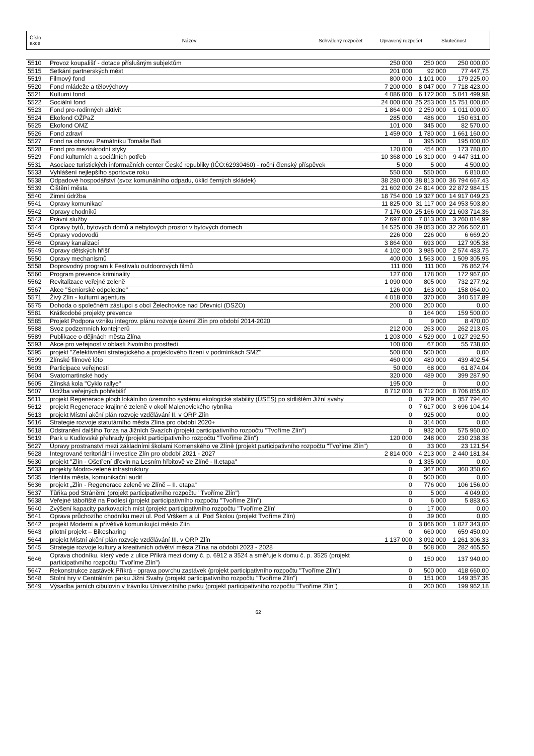| Číslo akce | Název | Schválený rozpočet | Upravený rozpočet | Skutečnost |
| 5510 | Provoz koupališť - dotace příslušným subjektům | 250 000 | 250 000 | 250 000,00 |
| 5515 | Setkání partnerských měst | 201 000 | 92 000 | 77 447,75 |
| 5519 | Filmový fond | 800 000 | 1 101 000 | 179 225,00 |
| 5520 | Fond mládeže a tělovýchovy | 7 200 000 | 8 047 000 | 7 718 423,00 |
| 5521 | Kulturní fond | 4 086 000 | 6 172 000 | 5 041 499,98 |
| 5522 | Sociální fond | 24 000 000 | 25 253 000 | 15 751 000,00 |
| 5523 | Fond pro-rodinných aktivit | 1 864 000 | 2 250 000 | 1 011 000,00 |
| 5524 | Ekofond OŽPaZ | 285 000 | 486 000 | 150 631,00 |
| 5525 | Ekofond OMZ | 101 000 | 345 000 | 82 570,00 |
| 5526 | Fond zdraví | 1 459 000 | 1 780 000 | 1 661 160,00 |
| 5527 | Fond na obnovu Památníku Tomáše Bati | 0 | 395 000 | 195 000,00 |
| 5528 | Fond pro mezinárodní styky | 120 000 | 454 000 | 173 780,00 |
| 5529 | Fond kulturních a sociálních potřeb | 10 368 000 | 16 310 000 | 9 447 311,00 |
| 5531 | Asociace turistických informačních center České republiky (IČO:62930460) - roční členský příspěvek | 5 000 | 5 000 | 4 500,00 |
| 5533 | Vyhlášení nejlepšího sportovce roku | 550 000 | 550 000 | 6 810,00 |
| 5538 | Odpadové hospodářství (svoz komunálního odpadu, úklid černých skládek) | 38 280 000 | 38 813 000 | 36 794 667,43 |
| 5539 | Čištění města | 21 602 000 | 24 814 000 | 22 872 984,15 |
| 5540 | Zimní údržba | 18 754 000 | 19 327 000 | 14 917 049,23 |
| 5541 | Opravy komunikací | 11 825 000 | 31 117 000 | 24 953 503,80 |
| 5542 | Opravy chodníků | 7 176 000 | 25 166 000 | 21 603 714,36 |
| 5543 | Právní služby | 2 697 000 | 7 013 000 | 3 260 014,99 |
| 5544 | Opravy bytů, bytových domů a nebytových prostor v bytových domech | 14 525 000 | 39 053 000 | 32 266 502,01 |
| 5545 | Opravy vodovodů | 226 000 | 226 000 | 6 669,20 |
| 5546 | Opravy kanalizací | 3 864 000 | 693 000 | 127 905,38 |
| 5549 | Opravy dětských hřišť | 4 102 000 | 3 985 000 | 2 574 483,75 |
| 5550 | Opravy mechanismů | 400 000 | 1 563 000 | 1 509 305,95 |
| 5558 | Doprovodný program k Festivalu outdoorových filmů | 111 000 | 111 000 | 76 862,74 |
| 5560 | Program prevence kriminality | 127 000 | 178 000 | 172 967,00 |
| 5562 | Revitalizace veřejné zeleně | 1 090 000 | 805 000 | 732 277,92 |
| 5567 | Akce "Seniorské odpoledne" | 126 000 | 163 000 | 158 064,00 |
| 5571 | Živý Zlín - kulturní agentura | 4 018 000 | 370 000 | 340 517,89 |
| 5575 | Dohoda o společném zástupci s obcí Želechovice nad Dřevnicí (DSZO) | 200 000 | 200 000 | 0,00 |
| 5581 | Krátkodobé projekty prevence | 0 | 164 000 | 159 500,00 |
| 5585 | Projekt Podpora vzniku integrov. plánu rozvoje území Zlín pro období 2014-2020 | 0 | 9 000 | 8 470,00 |
| 5588 | Svoz podzemních kontejnerů | 212 000 | 263 000 | 262 213,05 |
| 5589 | Publikace o dějinách města Zlína | 1 203 000 | 4 529 000 | 1 027 292,50 |
| 5593 | Akce pro veřejnost v oblasti životního prostředí | 100 000 | 67 000 | 55 738,00 |
| 5595 | projekt "Zefektivnění strategického a projektového řízení v podmínkách SMZ" | 500 000 | 500 000 | 0,00 |
| 5599 | Zlínské filmové léto | 460 000 | 480 000 | 439 402,54 |
| 5603 | Participace veřejnosti | 50 000 | 68 000 | 61 874,04 |
| 5604 | Svatomartinské hody | 320 000 | 489 000 | 399 287,90 |
| 5605 | Zlínská kola "Cyklo rallye" | 195 000 | 0 | 0,00 |
| 5607 | Údržba veřejných pohřebišť | 8 712 000 | 8 712 000 | 8 706 855,00 |
| 5611 | projekt Regenerace ploch lokálního územního systému ekologické stability (ÚSES) po sídlištěm Jižní svahy | 0 | 379 000 | 357 794,40 |
| 5612 | projekt Regenerace krajinné zeleně v okolí Malenovického rybníka | 0 | 7 617 000 | 3 696 104,14 |
| 5613 | projekt Místní akční plán rozvoje vzdělávání II. v ORP Zlín | 0 | 925 000 | 0,00 |
| 5616 | Strategie rozvoje statutárního města Zlína pro období 2020+ | 0 | 314 000 | 0,00 |
| 5618 | Odstranění dalšího Torza na Jižních Svazích (projekt participativního rozpočtu "Tvoříme Zlín") | 0 | 932 000 | 575 960,00 |
| 5619 | Park u Kudlovské přehrady (projekt participativního rozpočtu "Tvoříme Zlín") | 120 000 | 248 000 | 230 238,38 |
| 5627 | Úpravy prostranství mezi základními školami Komenského ve Zlíně (projekt participativního rozpočtu "Tvoříme Zlín") | 0 | 33 000 | 23 121,54 |
| 5628 | Integrované teritoriální investice Zlín pro období 2021 - 2027 | 2 814 000 | 4 213 000 | 2 440 181,34 |
| 5630 | projekt "Zlín - Ošetření dřevin na Lesním hřbitově ve Zlíně - II.etapa" | 0 | 1 335 000 | 0,00 |
| 5633 | projekty Modro-zelené infrastruktury | 0 | 367 000 | 360 350,60 |
| 5635 | Identita města, komunikační audit | 0 | 500 000 | 0,00 |
| 5636 | projekt „Zlín - Regenerace zeleně ve Zlíně – II. etapa“ | 0 | 776 000 | 106 156,00 |
| 5637 | Tůňka pod Stráněmi (projekt participativního rozpočtu "Tvoříme Zlín") | 0 | 5 000 | 4 049,00 |
| 5638 | Veřejné tábořiště na Podlesí (projekt participativního rozpočtu "Tvoříme Zlín") | 0 | 6 000 | 5 883,63 |
| 5640 | Zvýšení kapacity parkovacích míst (projekt participativního rozpočtu "Tvoříme Zlín' | 0 | 17 000 | 0,00 |
| 5641 | Oprava průchozího chodníku mezi ul. Pod Vrškem a ul. Pod Školou (projekt Tvoříme Zlín) | 0 | 39 000 | 0,00 |
| 5642 | projekt Moderní a přívětivě komunikující město Zlín | 0 | 3 866 000 | 1 827 343,00 |
| 5643 | pilotní projekt – Bikesharing | 0 | 660 000 | 659 450,00 |
| 5644 | projekt Místní akční plán rozvoje vzdělávání III. v ORP Zlín | 1 137 000 | 3 092 000 | 1 261 306,33 |
| 5645 | Strategie rozvoje kultury a kreativních odvětví města Zlína na období 2023 - 2028 | 0 | 508 000 | 282 465,50 |
| 5646 | Oprava chodníku, který vede z ulice Příkrá mezi domy č. p. 6912 a 3524 a směřuje k domu č. p. 3525 (projekt participativního rozpočtu "Tvoříme Zlín") | 0 | 150 000 | 137 940,00 |
| 5647 | Rekonstrukce zastávek Příkrá - oprava povrchu zastávek (projekt participativního rozpočtu "Tvoříme Zlín") | 0 | 500 000 | 418 660,00 |
| 5648 | Stolní hry v Centrálním parku Jižní Svahy (projekt participativního rozpočtu "Tvoříme Zlín") | 0 | 151 000 | 149 357,36 |
| 5649 | Výsadba jarních cibulovin v trávníku Univerzitního parku (projekt participativního rozpočtu "Tvoříme Zlín") | 0 | 200 000 | 199 962,18 |
62